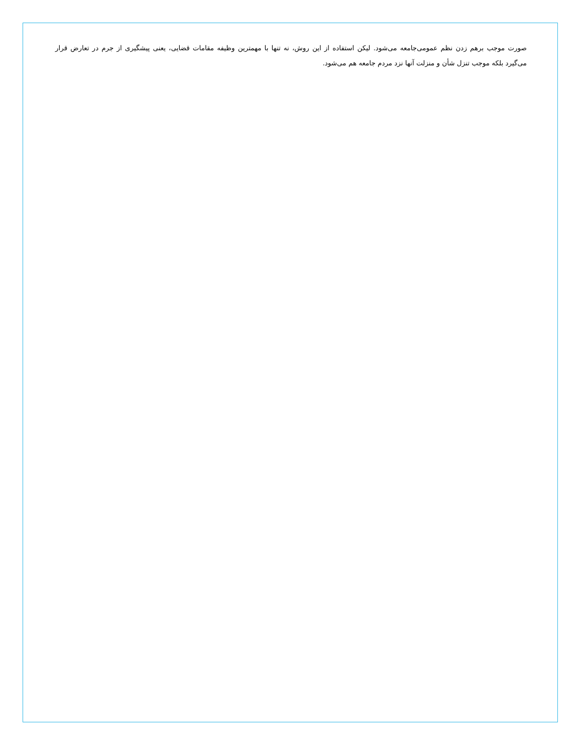صورت موجب برهم زدن نظم عمومی‌جامعه می‌شود. لیکن استفاده از این روش، نه تنها با مهمترین وظیفه مقامات قضایی، یعنی پیشگیری از جرم در تعارض قرار می‌گیرد بلکه موجب تنزل شأن و منزلت آنها نزد مردم جامعه هم می‌شود.